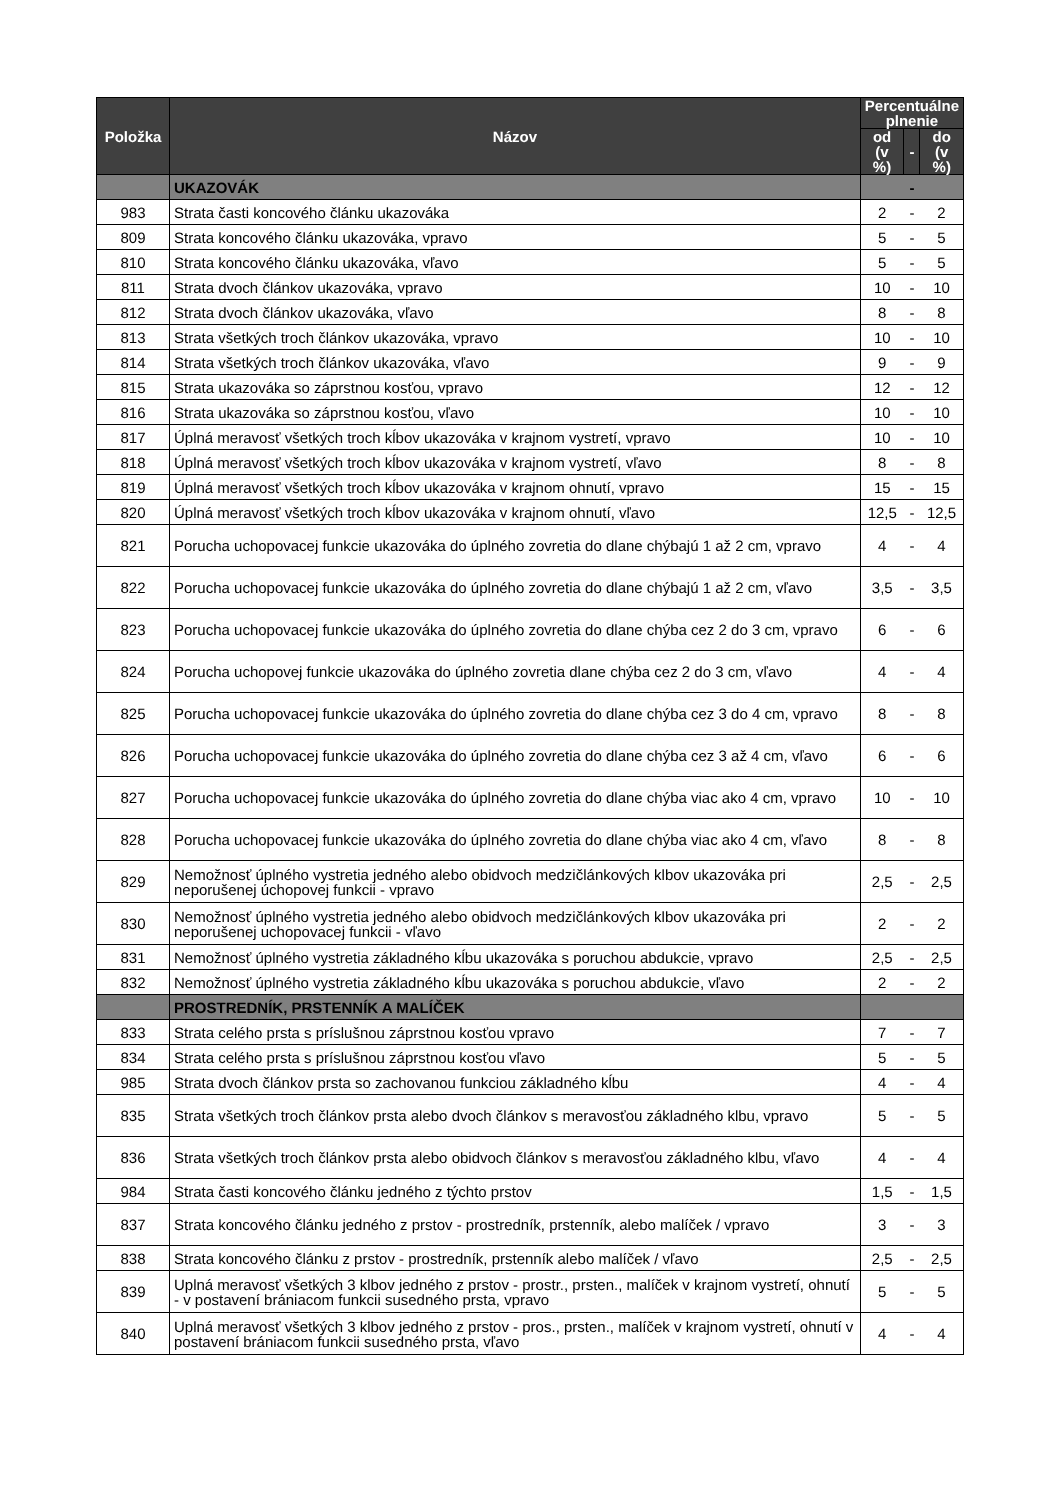| Položka | Názov | Percentuálne plnenie | | |
| --- | --- | --- | --- | --- |
| | | od (v %) | - | do (v %) |
| | UKAZOVÁK | - | | |
| 983 | Strata časti koncového článku ukazováka | 2 | - | 2 |
| 809 | Strata koncového článku ukazováka, vpravo | 5 | - | 5 |
| 810 | Strata koncového článku ukazováka, vľavo | 5 | - | 5 |
| 811 | Strata dvoch článkov ukazováka, vpravo | 10 | - | 10 |
| 812 | Strata dvoch článkov ukazováka, vľavo | 8 | - | 8 |
| 813 | Strata všetkých troch článkov ukazováka, vpravo | 10 | - | 10 |
| 814 | Strata všetkých troch článkov ukazováka, vľavo | 9 | - | 9 |
| 815 | Strata ukazováka so záprstnou kosťou, vpravo | 12 | - | 12 |
| 816 | Strata ukazováka so záprstnou kosťou, vľavo | 10 | - | 10 |
| 817 | Úplná meravosť všetkých troch kĺbov ukazováka v krajnom vystretí, vpravo | 10 | - | 10 |
| 818 | Úplná meravosť všetkých troch kĺbov ukazováka v krajnom vystretí, vľavo | 8 | - | 8 |
| 819 | Úplná meravosť všetkých troch kĺbov ukazováka v krajnom ohnutí, vpravo | 15 | - | 15 |
| 820 | Úplná meravosť všetkých troch kĺbov ukazováka v krajnom ohnutí, vľavo | 12,5 | - | 12,5 |
| 821 | Porucha uchopovacej funkcie ukazováka do úplného zovretia do dlane chýbajú 1 až 2 cm, vpravo | 4 | - | 4 |
| 822 | Porucha uchopovacej funkcie ukazováka do úplného zovretia do dlane chýbajú 1 až 2 cm, vľavo | 3,5 | - | 3,5 |
| 823 | Porucha uchopovacej funkcie ukazováka do úplného zovretia do dlane chýba cez 2 do 3 cm, vpravo | 6 | - | 6 |
| 824 | Porucha uchopovej funkcie ukazováka do úplného zovretia dlane chýba cez 2 do 3 cm, vľavo | 4 | - | 4 |
| 825 | Porucha uchopovacej funkcie ukazováka do úplného zovretia do dlane chýba cez 3 do 4 cm, vpravo | 8 | - | 8 |
| 826 | Porucha uchopovacej funkcie ukazováka do úplného zovretia do dlane chýba cez 3 až 4 cm, vľavo | 6 | - | 6 |
| 827 | Porucha uchopovacej funkcie ukazováka do úplného zovretia do dlane chýba viac ako 4 cm, vpravo | 10 | - | 10 |
| 828 | Porucha uchopovacej funkcie ukazováka do úplného zovretia do dlane chýba viac ako 4 cm, vľavo | 8 | - | 8 |
| 829 | Nemožnosť úplného vystretia jedného alebo obidvoch medzičlánkových klbov ukazováka pri neporušenej úchopovej funkcii - vpravo | 2,5 | - | 2,5 |
| 830 | Nemožnosť úplného vystretia jedného alebo obidvoch medzičlánkových klbov ukazováka pri neporušenej uchopovacej funkcii - vľavo | 2 | - | 2 |
| 831 | Nemožnosť úplného vystretia základného kĺbu ukazováka s poruchou abdukcie, vpravo | 2,5 | - | 2,5 |
| 832 | Nemožnosť úplného vystretia základného kĺbu ukazováka s poruchou abdukcie, vľavo | 2 | - | 2 |
| | PROSTREDNÍK, PRSTENNÍK A MALÍČEK | | | |
| 833 | Strata celého prsta s príslušnou záprstnou kosťou vpravo | 7 | - | 7 |
| 834 | Strata celého prsta s príslušnou záprstnou kosťou vľavo | 5 | - | 5 |
| 985 | Strata dvoch článkov prsta so zachovanou funkciou základného kĺbu | 4 | - | 4 |
| 835 | Strata všetkých troch článkov prsta alebo dvoch článkov s meravosťou základného klbu, vpravo | 5 | - | 5 |
| 836 | Strata všetkých troch článkov prsta alebo obidvoch článkov s meravosťou základného klbu, vľavo | 4 | - | 4 |
| 984 | Strata časti koncového článku jedného z týchto prstov | 1,5 | - | 1,5 |
| 837 | Strata koncového článku jedného z prstov - prostredník, prstenník, alebo malíček / vpravo | 3 | - | 3 |
| 838 | Strata koncového článku z prstov - prostredník, prstenník alebo malíček / vľavo | 2,5 | - | 2,5 |
| 839 | Uplná meravosť všetkých 3 klbov jedného z prstov - prostr., prsten., malíček v krajnom vystretí, ohnutí - v postavení brániacom funkcii susedného prsta, vpravo | 5 | - | 5 |
| 840 | Uplná meravosť všetkých 3 klbov jedného z prstov - pros., prsten., malíček v krajnom vystretí, ohnutí v postavení brániacom funkcii susedného prsta, vľavo | 4 | - | 4 |